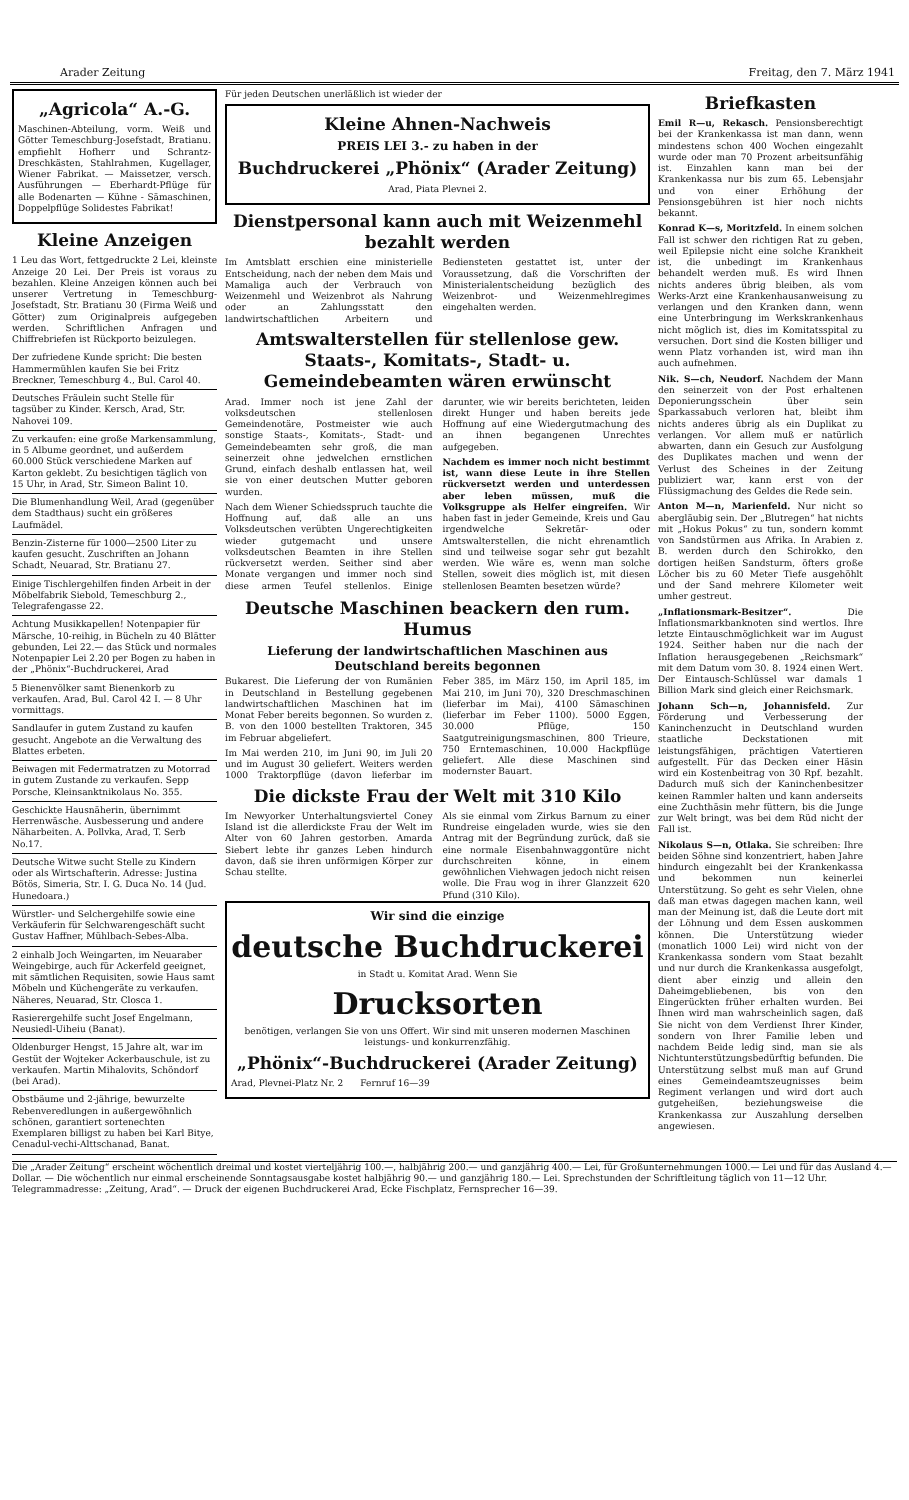Arader Zeitung Freitag, den 7. März 1941
„Agricola“ A.-G.
Maschinen-Abteilung, vorm. Weiß und Götter Temeschburg-Josefstadt, Bratianu. empfiehlt Hofherr und Schrantz-Dreschkästen, Stahlrahmen, Kugellager, Wiener Fabrikat. — Maissetzer, versch. Ausführungen — Eberhardt-Pflüge für alle Bodenarten — Kühne - Sämaschinen, Doppelpflüge Solidestes Fabrikat!
Kleine Anzeigen
1 Leu das Wort, fettgedruckte 2 Lei, kleinste Anzeige 20 Lei. Der Preis ist voraus zu bezahlen. Kleine Anzeigen können auch bei unserer Vertretung in Temeschburg-Josefstadt, Str. Bratianu 30 (Firma Weiß und Götter) zum Originalpreis aufgegeben werden. Schriftlichen Anfragen und Chiffrebriefen ist Rückporto beizulegen.
Der zufriedene Kunde spricht: Die besten Hammermühlen kaufen Sie bei Fritz Breckner, Temeschburg 4., Bul. Carol 40.
Deutsches Fräulein sucht Stelle für tagsüber zu Kinder. Kersch, Arad, Str. Nahovei 109.
Zu verkaufen: eine große Markensammlung, in 5 Albume geordnet, und außerdem 60.000 Stück verschiedene Marken auf Karton geklebt. Zu besichtigen täglich von 15 Uhr, in Arad, Str. Simeon Balint 10.
Die Blumenhandlung Weil, Arad (gegenüber dem Stadthaus) sucht ein größeres Laufmädel.
Benzin-Zisterne für 1000—2500 Liter zu kaufen gesucht. Zuschriften an Johann Schadt, Neuarad, Str. Bratianu 27.
Einige Tischlergehilfen finden Arbeit in der Möbelfabrik Siebold, Temeschburg 2., Telegrafengasse 22.
Achtung Musikkapellen! Notenpapier für Märsche, 10-reihig, in Bücheln zu 40 Blätter gebunden, Lei 22.— das Stück und normales Notenpapier Lei 2.20 per Bogen zu haben in der „Phönix“-Buchdruckerei, Arad
5 Bienenvölker samt Bienenkorb zu verkaufen. Arad, Bul. Carol 42 I. — 8 Uhr vormittags.
Sandlaufer in gutem Zustand zu kaufen gesucht. Angebote an die Verwaltung des Blattes erbeten.
Beiwagen mit Federmatratzen zu Motorrad in gutem Zustande zu verkaufen. Sepp Porsche, Kleinsanktnikolaus No. 355.
Geschickte Hausnäherin, übernimmt Herrenwäsche. Ausbesserung und andere Näharbeiten. A. Pollvka, Arad, T. Serb No.17.
Deutsche Witwe sucht Stelle zu Kindern oder als Wirtschafterin. Adresse: Justina Bötös, Simeria, Str. I. G. Duca No. 14 (Jud. Hunedoara.)
Würstler- und Selchergehilfe sowie eine Verkäuferin für Selchwarengeschäft sucht Gustav Haffner, Mühlbach-Sebes-Alba.
2 einhalb Joch Weingarten, im Neuaraber Weingebirge, auch für Ackerfeld geeignet, mit sämtlichen Requisiten, sowie Haus samt Möbeln und Küchengeräte zu verkaufen. Näheres, Neuarad, Str. Closca 1.
Rasierergehilfe sucht Josef Engelmann, Neusiedl-Uiheiu (Banat).
Oldenburger Hengst, 15 Jahre alt, war im Gestüt der Wojteker Ackerbauschule, ist zu verkaufen. Martin Mihalovits, Schöndorf (bei Arad).
Obstbäume und 2-jährige, bewurzelte Rebenveredlungen in außergewöhnlich schönen, garantiert sortenechten Exemplaren billigst zu haben bei Karl Bitye, Cenadul-vechi-Alttschanad, Banat.
Für jeden Deutschen unerläßlich ist wieder der
Kleine Ahnen-Nachweis
PREIS LEI 3.- zu haben in der
Buchdruckerei „Phönix“ (Arader Zeitung)
Arad, Piata Plevnei 2.
Dienstpersonal kann auch mit Weizenmehl bezahlt werden
Im Amtsblatt erschien eine ministerielle Entscheidung, nach der neben dem Mais und Mamaliga auch der Verbrauch von Weizenmehl und Weizenbrot als Nahrung oder an Zahlungsstatt den landwirtschaftlichen Arbeitern und Bediensteten gestattet ist, unter der Voraussetzung, daß die Vorschriften der Ministerialentscheidung bezüglich des Weizenbrot- und Weizenmehlregimes eingehalten werden.
Amtswalterstellen für stellenlose gew. Staats-, Komitats-, Stadt- u. Gemeindebeamten wären erwünscht
Arad. Immer noch ist jene Zahl der volksdeutschen stellenlosen Gemeindenotäre, Postmeister wie auch sonstige Staats-, Komitats-, Stadt- und Gemeindebeamten sehr groß, die man seinerzeit ohne jedwelchen ernstlichen Grund, einfach deshalb entlassen hat, weil sie von einer deutschen Mutter geboren wurden.
Nach dem Wiener Schiedsspruch tauchte die Hoffnung auf, daß alle an uns Volksdeutschen verübten Ungerechtigkeiten wieder gutgemacht und unsere volksdeutschen Beamten in ihre Stellen rückversetzt werden. Seither sind aber Monate vergangen und immer noch sind diese armen Teufel stellenlos. Einige darunter, wie wir bereits berichteten, leiden direkt Hunger und haben bereits jede Hoffnung auf eine Wiedergutmachung des an ihnen begangenen Unrechtes aufgegeben.
Nachdem es immer noch nicht bestimmt ist, wann diese Leute in ihre Stellen rückversetzt werden und unterdessen aber leben müssen, muß die Volksgruppe als Helfer eingreifen. Wir haben fast in jeder Gemeinde, Kreis und Gau irgendwelche Sekretär- oder Amtswalterstellen, die nicht ehrenamtlich sind und teilweise sogar sehr gut bezahlt werden. Wie wäre es, wenn man solche Stellen, soweit dies möglich ist, mit diesen stellenlosen Beamten besetzen würde?
Deutsche Maschinen beackern den rum. Humus
Lieferung der landwirtschaftlichen Maschinen aus Deutschland bereits begonnen
Bukarest. Die Lieferung der von Rumänien in Deutschland in Bestellung gegebenen landwirtschaftlichen Maschinen hat im Monat Feber bereits begonnen. So wurden z. B. von den 1000 bestellten Traktoren, 345 im Februar abgeliefert.
Im Mai werden 210, im Juni 90, im Juli 20 und im August 30 geliefert. Weiters werden 1000 Traktorpflüge (davon lieferbar im Feber 385, im März 150, im April 185, im Mai 210, im Juni 70), 320 Dreschmaschinen (lieferbar im Mai), 4100 Sämaschinen (lieferbar im Feber 1100). 5000 Eggen, 30.000 Pflüge, 150 Saatgutreinigungsmaschinen, 800 Trieure, 750 Erntemaschinen, 10.000 Hackpflüge geliefert. Alle diese Maschinen sind modernster Bauart.
Die dickste Frau der Welt mit 310 Kilo
Im Newyorker Unterhaltungsviertel Coney Island ist die allerdickste Frau der Welt im Alter von 60 Jahren gestorben. Amarda Siebert lebte ihr ganzes Leben hindurch davon, daß sie ihren unförmigen Körper zur Schau stellte.
Als sie einmal vom Zirkus Barnum zu einer Rundreise eingeladen wurde, wies sie den Antrag mit der Begründung zurück, daß sie eine normale Eisenbahnwaggontüre nicht durchschreiten könne, in einem gewöhnlichen Viehwagen jedoch nicht reisen wolle. Die Frau wog in ihrer Glanzzeit 620 Pfund (310 Kilo).
Wir sind die einzige
deutsche Buchdruckerei
in Stadt u. Komitat Arad. Wenn Sie
Drucksorten
benötigen, verlangen Sie von uns Offert. Wir sind mit unseren modernen Maschinen leistungs- und konkurrenzfähig.
„Phönix“-Buchdruckerei (Arader Zeitung)
Arad, Plevnei-Platz Nr. 2 Fernruf 16—39
Briefkasten
Emil R—u, Rekasch. Pensionsberechtigt bei der Krankenkassa ist man dann, wenn mindestens schon 400 Wochen eingezahlt wurde oder man 70 Prozent arbeitsunfähig ist. Einzahlen kann man bei der Krankenkassa nur bis zum 65. Lebensjahr und von einer Erhöhung der Pensionsgebühren ist hier noch nichts bekannt.
Konrad K—s, Moritzfeld. In einem solchen Fall ist schwer den richtigen Rat zu geben, weil Epilepsie nicht eine solche Krankheit ist, die unbedingt im Krankenhaus behandelt werden muß. Es wird Ihnen nichts anderes übrig bleiben, als vom Werks-Arzt eine Krankenhausanweisung zu verlangen und den Kranken dann, wenn eine Unterbringung im Werkskrankenhaus nicht möglich ist, dies im Komitatsspital zu versuchen. Dort sind die Kosten billiger und wenn Platz vorhanden ist, wird man ihn auch aufnehmen.
Nik. S—ch, Neudorf. Nachdem der Mann den seinerzeit von der Post erhaltenen Deponierungsschein über sein Sparkassabuch verloren hat, bleibt ihm nichts anderes übrig als ein Duplikat zu verlangen. Vor allem muß er natürlich abwarten, dann ein Gesuch zur Ausfolgung des Duplikates machen und wenn der Verlust des Scheines in der Zeitung publiziert war, kann erst von der Flüssigmachung des Geldes die Rede sein.
Anton M—n, Marienfeld. Nur nicht so abergläubig sein. Der „Blutregen“ hat nichts mit „Hokus Pokus“ zu tun, sondern kommt von Sandstürmen aus Afrika. In Arabien z. B. werden durch den Schirokko, den dortigen heißen Sandsturm, öfters große Löcher bis zu 60 Meter Tiefe ausgehöhlt und der Sand mehrere Kilometer weit umher gestreut.
„Inflationsmark-Besitzer“. Die Inflationsmarkbanknoten sind wertlos. Ihre letzte Eintauschmöglichkeit war im August 1924. Seither haben nur die nach der Inflation herausgegebenen „Reichsmark“ mit dem Datum vom 30. 8. 1924 einen Wert. Der Eintausch-Schlüssel war damals 1 Billion Mark sind gleich einer Reichsmark.
Johann Sch—n, Johannisfeld. Zur Förderung und Verbesserung der Kaninchenzucht in Deutschland wurden staatliche Deckstationen mit leistungsfähigen, prächtigen Vatertieren aufgestellt. Für das Decken einer Häsin wird ein Kostenbeitrag von 30 Rpf. bezahlt. Dadurch muß sich der Kaninchenbesitzer keinen Rammler halten und kann anderseits eine Zuchthäsin mehr füttern, bis die Junge zur Welt bringt, was bei dem Rüd nicht der Fall ist.
Nikolaus S—n, Otlaka. Sie schreiben: Ihre beiden Söhne sind konzentriert, haben Jahre hindurch eingezahlt bei der Krankenkassa und bekommen nun keinerlei Unterstützung. So geht es sehr Vielen, ohne daß man etwas dagegen machen kann, weil man der Meinung ist, daß die Leute dort mit der Löhnung und dem Essen auskommen können. Die Unterstützung wieder (monatlich 1000 Lei) wird nicht von der Krankenkassa sondern vom Staat bezahlt und nur durch die Krankenkassa ausgefolgt, dient aber einzig und allein den Daheimgebliebenen, bis von den Eingerückten früher erhalten wurden. Bei Ihnen wird man wahrscheinlich sagen, daß Sie nicht von dem Verdienst Ihrer Kinder, sondern von Ihrer Familie leben und nachdem Beide ledig sind, man sie als Nichtunterstützungsbedürftig befunden. Die Unterstützung selbst muß man auf Grund eines Gemeindeamtszeugnisses beim Regiment verlangen und wird dort auch gutgeheißen, beziehungsweise die Krankenkassa zur Auszahlung derselben angewiesen.
Die „Arader Zeitung“ erscheint wöchentlich dreimal und kostet vierteljährig 100.—, halbjährig 200.— und ganzjährig 400.— Lei, für Großunternehmungen 1000.— Lei und für das Ausland 4.— Dollar. — Die wöchentlich nur einmal erscheinende Sonntagsausgabe kostet halbjährig 90.— und ganzjährig 180.— Lei. Sprechstunden der Schriftleitung täglich von 11—12 Uhr. Telegrammadresse: „Zeitung, Arad“. — Druck der eigenen Buchdruckerei Arad, Ecke Fischplatz, Fernsprecher 16—39.